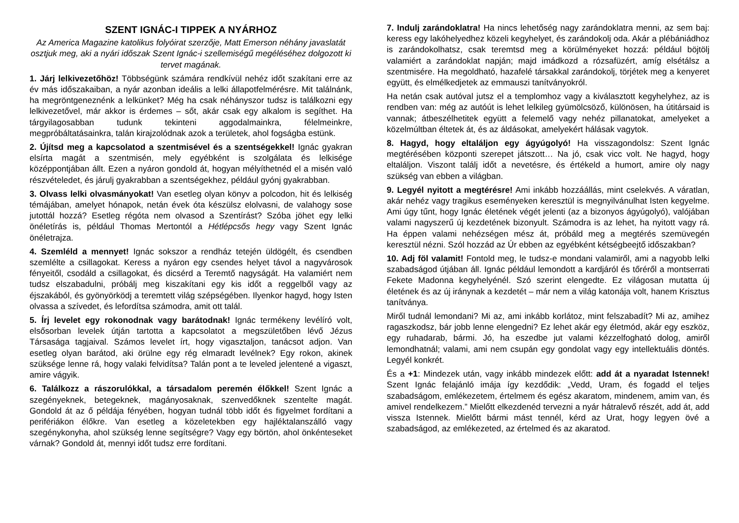SZENT IGNÁC-I TIPPEK A NYÁRHOZ
Az America Magazine katolikus folyóirat szerzője, Matt Emerson néhány javaslatát osztjuk meg, aki a nyári időszak Szent Ignác-i szellemiségű megéléséhez dolgozott ki tervet magának.
1. Járj lelkivezetőhöz! Többségünk számára rendkívül nehéz időt szakítani erre az év más időszakaiban, a nyár azonban ideális a lelki állapotfelmérésre. Mit találnánk, ha megröntgeneznénk a lelkünket? Még ha csak néhányszor tudsz is találkozni egy lelkivezetővel, már akkor is érdemes – sőt, akár csak egy alkalom is segíthet. Ha tárgyilagosabban tudunk tekinteni aggodalmainkra, félelmeinkre, megpróbáltatásainkra, talán kirajzolódnak azok a területek, ahol fogságba estünk.
2. Újítsd meg a kapcsolatod a szentmisével és a szentségekkel! Ignác gyakran elsírta magát a szentmisén, mely egyébként is szolgálata és lelkisége középpontjában állt. Ezen a nyáron gondold át, hogyan mélyíthetnéd el a misén való részvételedet, és járulj gyakrabban a szentségekhez, például gyónj gyakrabban.
3. Olvass lelki olvasmányokat! Van esetleg olyan könyv a polcodon, hit és lelkiség témájában, amelyet hónapok, netán évek óta készülsz elolvasni, de valahogy sose jutottál hozzá? Esetleg régóta nem olvasod a Szentírást? Szóba jöhet egy lelki önéletírás is, például Thomas Mertontól a Hétlépcsős hegy vagy Szent Ignác önéletrajza.
4. Szemléld a mennyet! Ignác sokszor a rendház tetején üldögélt, és csendben szemlélte a csillagokat. Keress a nyáron egy csendes helyet távol a nagyvárosok fényeitől, csodáld a csillagokat, és dicsérd a Teremtő nagyságát. Ha valamiért nem tudsz elszabadulni, próbálj meg kiszakítani egy kis időt a reggelből vagy az éjszakából, és gyönyörködj a teremtett világ szépségében. Ilyenkor hagyd, hogy Isten olvassa a szívedet, és lefordítsa számodra, amit ott talál.
5. Írj levelet egy rokonodnak vagy barátodnak! Ignác termékeny levélíró volt, elsősorban levelek útján tartotta a kapcsolatot a megszületőben lévő Jézus Társasága tagjaival. Számos levelet írt, hogy vigasztaljon, tanácsot adjon. Van esetleg olyan barátod, aki örülne egy rég elmaradt levélnek? Egy rokon, akinek szüksége lenne rá, hogy valaki felvidítsa? Talán pont a te leveled jelentené a vigaszt, amire vágyik.
6. Találkozz a rászorulókkal, a társadalom peremén élőkkel! Szent Ignác a szegényeknek, betegeknek, magányosaknak, szenvedőknek szentelte magát. Gondold át az ő példája fényében, hogyan tudnál több időt és figyelmet fordítani a perifériákon élőkre. Van esetleg a közeletekben egy hajléktalanszálló vagy szegénykonyha, ahol szükség lenne segítségre? Vagy egy börtön, ahol önkénteseket várnak? Gondold át, mennyi időt tudsz erre fordítani.
7. Indulj zarándoklatra! Ha nincs lehetőség nagy zarándoklatra menni, az sem baj: keress egy lakóhelyedhez közeli kegyhelyet, és zarándokolj oda. Akár a plébániádhoz is zarándokolhatsz, csak teremtsd meg a körülményeket hozzá: például böjtölj valamiért a zarándoklat napján; majd imádkozd a rózsafüzért, amíg elsétálsz a szentmisére. Ha megoldható, hazafelé társakkal zarándokolj, törjétek meg a kenyeret együtt, és elmélkedjetek az emmauszi tanítványokról.
Ha netán csak autóval jutsz el a templomhoz vagy a kiválasztott kegyhelyhez, az is rendben van: még az autóút is lehet lelkileg gyümölcsöző, különösen, ha útitársaid is vannak; átbeszélhetitek együtt a felemelő vagy nehéz pillanatokat, amelyeket a közelmúltban éltetek át, és az áldásokat, amelyekért hálásak vagytok.
8. Hagyd, hogy eltaláljon egy ágyúgolyó! Ha visszagondolsz: Szent Ignác megtérésében központi szerepet játszott… Na jó, csak vicc volt. Ne hagyd, hogy eltaláljon. Viszont találj időt a nevetésre, és értékeld a humort, amire oly nagy szükség van ebben a világban.
9. Legyél nyitott a megtérésre! Ami inkább hozzáállás, mint cselekvés. A váratlan, akár nehéz vagy tragikus eseményeken keresztül is megnyilvánulhat Isten kegyelme. Ami úgy tűnt, hogy Ignác életének végét jelenti (az a bizonyos ágyúgolyó), valójában valami nagyszerű új kezdetének bizonyult. Számodra is az lehet, ha nyitott vagy rá. Ha éppen valami nehézségen mész át, próbáld meg a megtérés szemüvegén keresztül nézni. Szól hozzád az Úr ebben az egyébként kétségbeejtő időszakban?
10. Adj föl valamit! Fontold meg, le tudsz-e mondani valamiről, ami a nagyobb lelki szabadságod útjában áll. Ignác például lemondott a kardjáról és tőréről a montserrati Fekete Madonna kegyhelyénél. Szó szerint elengedte. Ez világosan mutatta új életének és az új iránynak a kezdetét – már nem a világ katonája volt, hanem Krisztus tanítványa.
Miről tudnál lemondani? Mi az, ami inkább korlátoz, mint felszabadít? Mi az, amihez ragaszkodsz, bár jobb lenne elengedni? Ez lehet akár egy életmód, akár egy eszköz, egy ruhadarab, bármi. Jó, ha eszedbe jut valami kézzelfogható dolog, amiről lemondhatnál; valami, ami nem csupán egy gondolat vagy egy intellektuális döntés. Legyél konkrét.
És a +1: Mindezek után, vagy inkább mindezek előtt: add át a nyaradat Istennek! Szent Ignác felajánló imája így kezdődik: „Vedd, Uram, és fogadd el teljes szabadságom, emlékezetem, értelmem és egész akaratom, mindenem, amim van, és amivel rendelkezem.” Mielőtt elkezdenéd tervezni a nyár hátralevő részét, add át, add vissza Istennek. Mielőtt bármi mást tennél, kérd az Urat, hogy legyen övé a szabadságod, az emlékezeted, az értelmed és az akaratod.